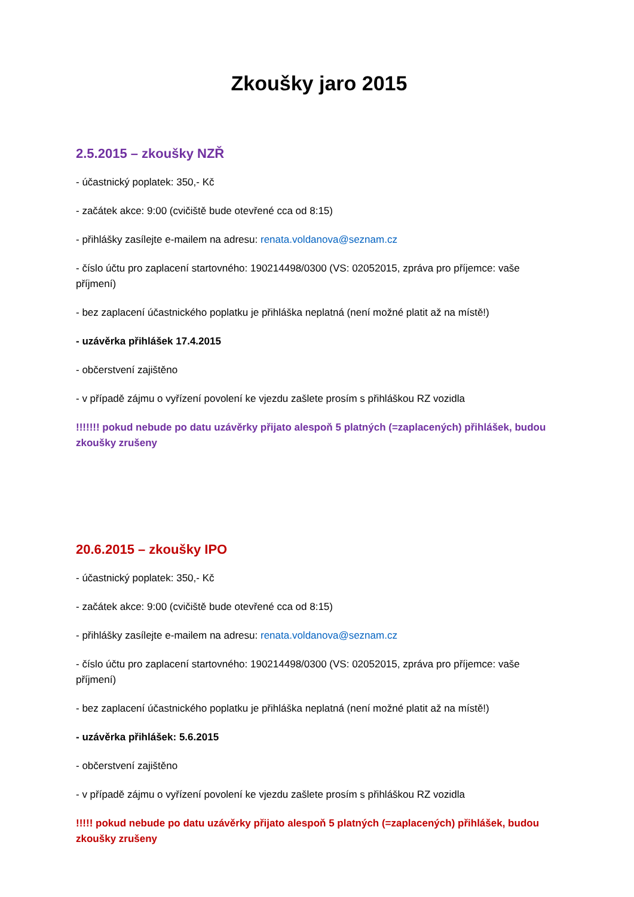Zkoušky jaro 2015
2.5.2015 – zkoušky NZŘ
- účastnický poplatek: 350,- Kč
- začátek akce: 9:00 (cvičiště bude otevřené cca od 8:15)
- přihlášky zasílejte e-mailem na adresu: renata.voldanova@seznam.cz
- číslo účtu pro zaplacení startovného: 190214498/0300 (VS: 02052015, zpráva pro příjemce: vaše příjmení)
- bez zaplacení účastnického poplatku je přihláška neplatná (není možné platit až na místě!)
- uzávěrka přihlášek 17.4.2015
- občerstvení zajištěno
- v případě zájmu o vyřízení povolení ke vjezdu zašlete prosím s přihláškou RZ vozidla
!!!!!!! pokud nebude po datu uzávěrky přijato alespoň 5 platných (=zaplacených) přihlášek, budou zkoušky zrušeny
20.6.2015 – zkoušky IPO
- účastnický poplatek: 350,- Kč
- začátek akce: 9:00 (cvičiště bude otevřené cca od 8:15)
- přihlášky zasílejte e-mailem na adresu: renata.voldanova@seznam.cz
- číslo účtu pro zaplacení startovného: 190214498/0300 (VS: 02052015, zpráva pro příjemce: vaše příjmení)
- bez zaplacení účastnického poplatku je přihláška neplatná (není možné platit až na místě!)
- uzávěrka přihlášek: 5.6.2015
- občerstvení zajištěno
- v případě zájmu o vyřízení povolení ke vjezdu zašlete prosím s přihláškou RZ vozidla
!!!!! pokud nebude po datu uzávěrky přijato alespoň 5 platných (=zaplacených) přihlášek, budou zkoušky zrušeny